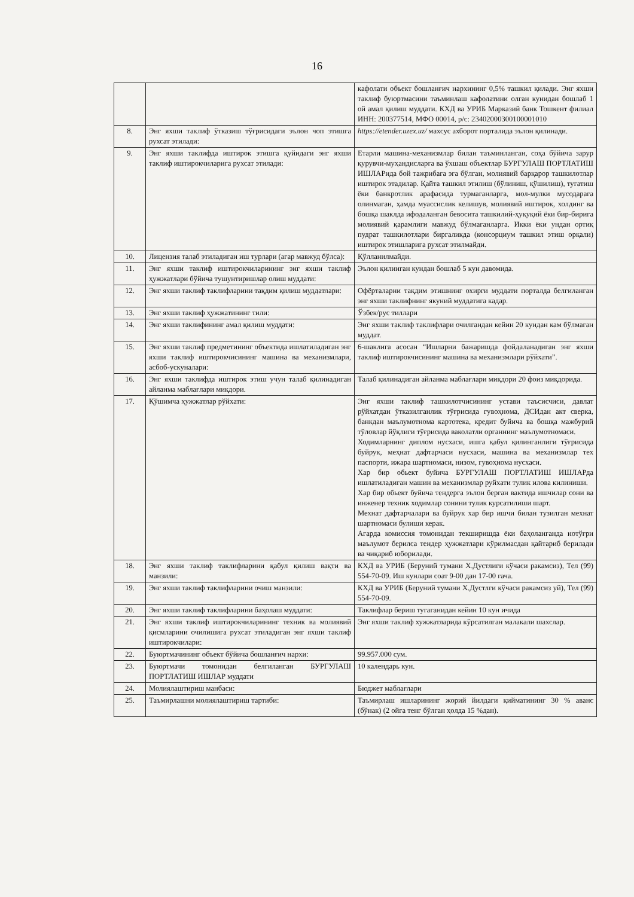16
| | | кафолати объект бошланғич нархининг 0,5% ташкил қилади. Энг яхши таклиф буюртмасини таъминлаш кафолатини олган кунидан бошлаб 1 ой амал қилиш муддати. КХД ва УРИБ Марказий банк Тошкент филиал ИНН: 200377514, МФО 00014, р/с: 23402000300100001010 |
| 8. | Энг яхши таклиф ўтказиш тўғрисидаги эълон чоп этишга рухсат этилади: | https://etender.uzex.uz/ махсус ахборот порталида эълон қилинади. |
| 9. | Энг яхши таклифда иштирок этишга қуйидаги энг яхши таклиф иштирокчиларига рухсат этилади: | Етарли машина-механизмлар билан таъминланган, соҳа бўйича зарур қурувчи-муҳандисларга ва ўхшаш объектлар БУРГУЛАШ ПОРТЛАТИШ ИШЛАРида бой тажрибага эга бўлган, молиявий барқарор ташкилотлар иштирок этадилар. Қайта ташкил этилиш (бўлиниш, қўшилиш), тугатиш ёки банкротлик арафасида турмаганларга, мол-мулки мусодарага олинмаган, ҳамда муассислик келишув, молиявий иштирок, холдинг ва бошқа шаклда ифодаланган бевосита ташкилий-ҳуқуқий ёки бир-бирига молиявий қарамлиги мавжуд бўлмаганларга. Икки ёки ундан ортиқ пудрат ташкилотлари биргаликда (консорциум ташкил этиш орқали) иштирок этишларига рухсат этилмайди. |
| 10. | Лицензия талаб этиладиган иш турлари (агар мавжуд бўлса): | Қўлланилмайди. |
| 11. | Энг яхши таклиф иштирокчиларининг энг яхши таклиф ҳужжатлари бўйича тушунтиришлар олиш муддати: | Эълон қилинган кундан бошлаб 5 кун давомида. |
| 12. | Энг яхши таклиф таклифларини тақдим қилиш муддатлари: | Офёрталарни тақдим этишнинг охирги муддати порталда белгиланган энг яхши таклифнинг якуний муддатига кадар. |
| 13. | Энг яхши таклиф ҳужжатининг тили: | Ўзбек/рус тиллари |
| 14. | Энг яхши таклифининг амал қилиш муддати: | Энг яхши таклиф таклифлари очилгандан кейин 20 кундан кам бўлмаган муддат. |
| 15. | Энг яхши таклиф предметининг объектида ишлатиладиган энг яхши таклиф иштирокчисининг машина ва механизмлари, асбоб-ускуналари: | 6-шаклига асосан “Ишларни бажаришда фойдаланадиган энг яхши таклиф иштирокчисининг машина ва механизмлари рўйхати”. |
| 16. | Энг яхши таклифда иштирок этиш учун талаб қилинадиган айланма маблағлари миқдори. | Талаб қилинадиган айланма маблағлари миқдори 20 фоиз миқдорида. |
| 17. | Қўшимча ҳужжатлар рўйхати: | Энг яхши таклиф ташкилотчисининг устави таъсисчиси, давлат рўйхатдан ўтказилганлик тўғрисида гувоҳнома, ДСИдан акт сверка, банкдан маълумотнома картотека, кредит буйича ва бошқа мажбурий тўловлар йўқлиги тўғрисида ваколатли органнинг маълумотномаси. Ходимларнинг диплом нусхаси, ишга қабул қилинганлиги тўғрисида буйрук, меҳнат дафтарчаси нусхаси, машина ва механизмлар тех паспорти, ижара шартномаси, низом, гувоҳнома нусхаси. Хар бир обьект буйича БУРГУЛАШ ПОРТЛАТИШ ИШЛАРда ишлатиладиган машин ва механизмлар руйхати тулик илова килиниши. Хар бир обьект буйича тендерга эълон берган вактида ишчилар сони ва инженер техник ходимлар сонини тулик курсатилиши шарт. Мехнат дафтарчалари ва буйрук хар бир ишчи билан тузилган мехнат шартномаси булиши керак. Агарда комиссия томонидан текширишда ёки баҳоланганда нотўғри маълумот берилса тендер ҳужжатлари кўрилмасдан қайтариб берилади ва чиқариб юборилади. |
| 18. | Энг яхши таклиф таклифларини қабул қилиш вақти ва манзили: | КХД ва УРИБ (Беруний тумани Х.Дустлиги кўчаси ракамсиз), Тел (99) 554-70-09. Иш кунлари соат 9-00 дан 17-00 гача. |
| 19. | Энг яхши таклиф таклифларини очиш манзили: | КХД ва УРИБ (Беруний тумани Х.Дустлги кўчаси ракамсиз уй), Тел (99) 554-70-09. |
| 20. | Энг яхши таклиф таклифларини баҳолаш муддати: | Таклифлар бериш тугаганидан кейин 10 кун ичида |
| 21. | Энг яхши таклиф иштирокчиларининг техник ва молиявий қисмларини очилишига рухсат этиладиган энг яхши таклиф иштирокчилари: | Энг яхши таклиф хужжатларида кўрсатилган малакали шахслар. |
| 22. | Буюртмачининг объект бўйича бошланғич нархи: | 99.957.000 сум. |
| 23. | Буюртмачи томонидан белгиланган БУРГУЛАШ ПОРТЛАТИШ ИШЛАР муддати | 10 календарь кун. |
| 24. | Молиялаштириш манбаси: | Бюджет маблағлари |
| 25. | Таъмирлашни молиялаштириш тартиби: | Таъмирлаш ишларининг жорий йилдаги қийматининг 30 % аванс (бўнак) (2 ойга тенг бўлган ҳолда 15 %дан). |